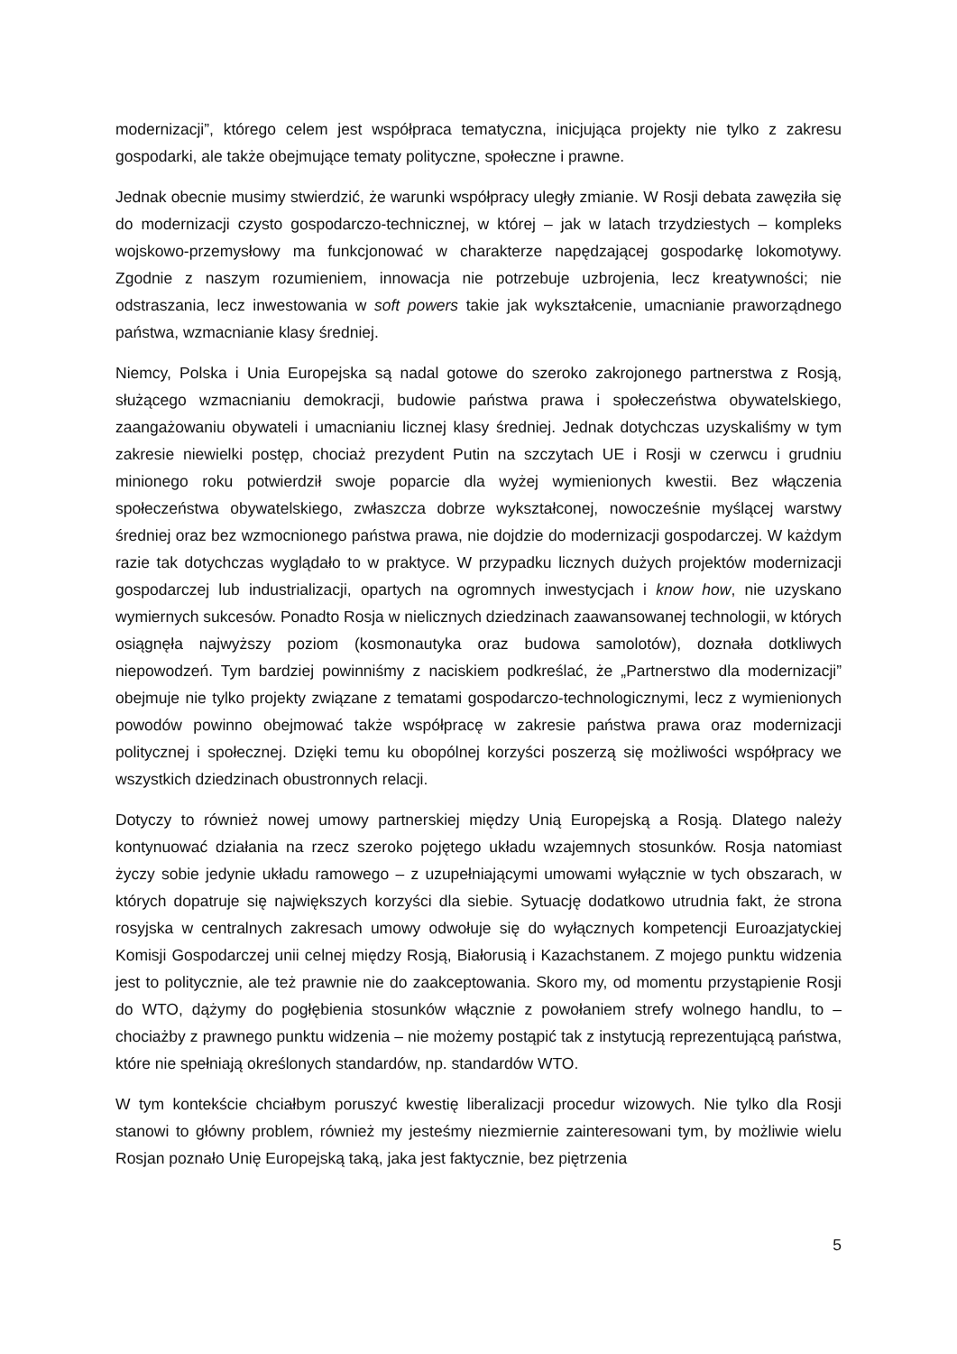modernizacji”, którego celem jest współpraca tematyczna, inicjująca projekty nie tylko z zakresu gospodarki, ale także obejmujące tematy polityczne, społeczne i prawne.
Jednak obecnie musimy stwierdzić, że warunki współpracy uległy zmianie. W Rosji debata zawęziła się do modernizacji czysto gospodarczo-technicznej, w której – jak w latach trzydziestych – kompleks wojskowo-przemysłowy ma funkcjonować w charakterze napędzającej gospodarkę lokomotywy. Zgodnie z naszym rozumieniem, innowacja nie potrzebuje uzbrojenia, lecz kreatywności; nie odstraszania, lecz inwestowania w soft powers takie jak wykształcenie, umacnianie praworządnego państwa, wzmacnianie klasy średniej.
Niemcy, Polska i Unia Europejska są nadal gotowe do szeroko zakrojonego partnerstwa z Rosją, służącego wzmacnianiu demokracji, budowie państwa prawa i społeczeństwa obywatelskiego, zaangażowaniu obywateli i umacnianiu licznej klasy średniej. Jednak dotychczas uzyskaliśmy w tym zakresie niewielki postęp, chociaż prezydent Putin na szczytach UE i Rosji w czerwcu i grudniu minionego roku potwierdził swoje poparcie dla wyżej wymienionych kwestii. Bez włączenia społeczeństwa obywatelskiego, zwłaszcza dobrze wykształconej, nowocześnie myślącej warstwy średniej oraz bez wzmocnionego państwa prawa, nie dojdzie do modernizacji gospodarczej. W każdym razie tak dotychczas wyglądało to w praktyce. W przypadku licznych dużych projektów modernizacji gospodarczej lub industrializacji, opartych na ogromnych inwestycjach i know how, nie uzyskano wymiernych sukcesów. Ponadto Rosja w nielicznych dziedzinach zaawansowanej technologii, w których osiągnęła najwyższy poziom (kosmonautyka oraz budowa samolotów), doznała dotkliwych niepowodzeń. Tym bardziej powinniśmy z naciskiem podkreślać, że „Partnerstwo dla modernizacji” obejmuje nie tylko projekty związane z tematami gospodarczo-technologicznymi, lecz z wymienionych powodów powinno obejmować także współpracę w zakresie państwa prawa oraz modernizacji politycznej i społecznej. Dzięki temu ku obopólnej korzyści poszerzą się możliwości współpracy we wszystkich dziedzinach obustronnych relacji.
Dotyczy to również nowej umowy partnerskiej między Unią Europejską a Rosją. Dlatego należy kontynuować działania na rzecz szeroko pojętego układu wzajemnych stosunków. Rosja natomiast życzy sobie jedynie układu ramowego – z uzupełniającymi umowami wyłącznie w tych obszarach, w których dopatruje się największych korzyści dla siebie. Sytuację dodatkowo utrudnia fakt, że strona rosyjska w centralnych zakresach umowy odwołuje się do wyłącznych kompetencji Euroazjatyckiej Komisji Gospodarczej unii celnej między Rosją, Białorusią i Kazachstanem. Z mojego punktu widzenia jest to politycznie, ale też prawnie nie do zaakceptowania. Skoro my, od momentu przystąpienie Rosji do WTO, dążymy do pogłębienia stosunków włącznie z powołaniem strefy wolnego handlu, to – chociażby z prawnego punktu widzenia – nie możemy postąpić tak z instytucją reprezentującą państwa, które nie spełniają określonych standardów, np. standardów WTO.
W tym kontekście chciałbym poruszyć kwestię liberalizacji procedur wizowych. Nie tylko dla Rosji stanowi to główny problem, również my jesteśmy niezmiernie zainteresowani tym, by możliwie wielu Rosjan poznało Unię Europejską taką, jaka jest faktycznie, bez piętrzenia
5